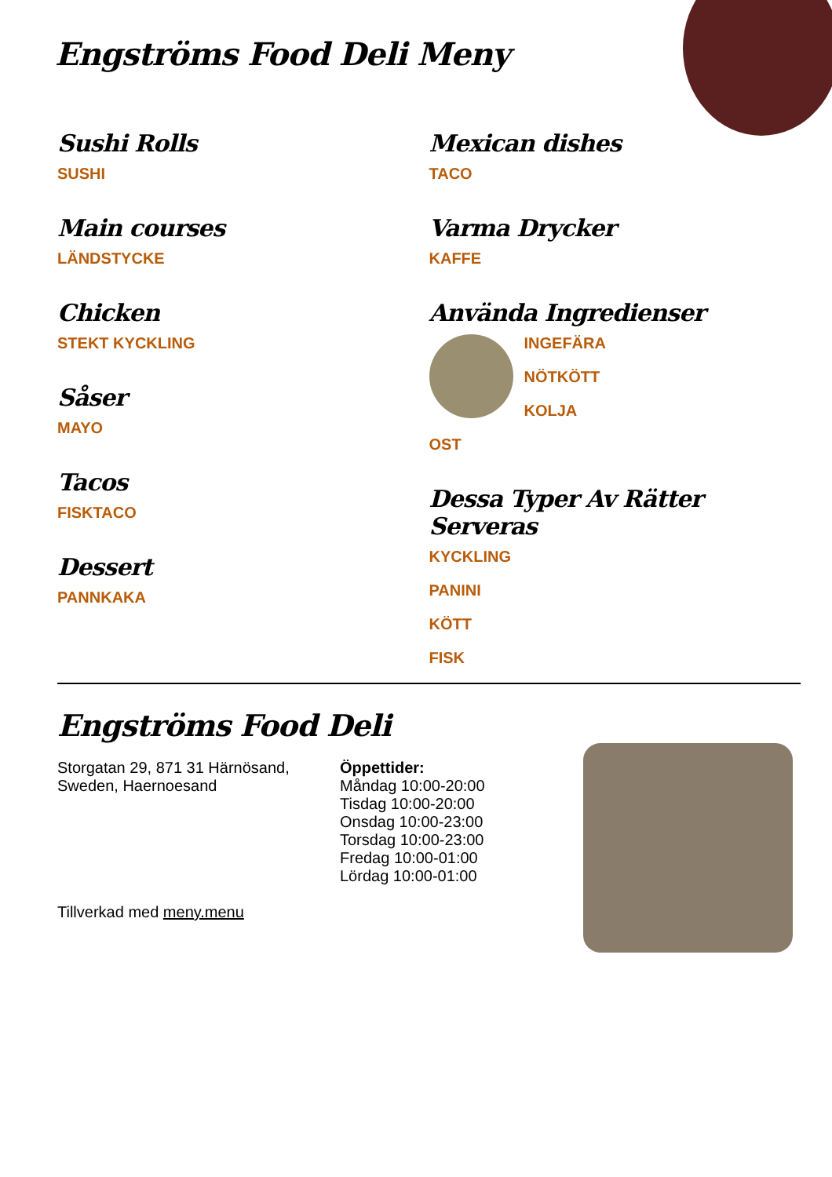Engströms Food Deli Meny
Sushi Rolls
SUSHI
Main courses
LÄNDSTYCKE
Chicken
STEKT KYCKLING
Såser
MAYO
Tacos
FISKTACO
Dessert
PANNKAKA
Mexican dishes
TACO
Varma Drycker
KAFFE
Använda Ingredienser
INGEFÄRA
NÖTKÖTT
KOLJA
OST
Dessa Typer Av Rätter Serveras
KYCKLING
PANINI
KÖTT
FISK
Engströms Food Deli
Storgatan 29, 871 31 Härnösand, Sweden, Haernoesand
Tillverkad med meny.menu
Öppettider:
Måndag 10:00-20:00
Tisdag 10:00-20:00
Onsdag 10:00-23:00
Torsdag 10:00-23:00
Fredag 10:00-01:00
Lördag 10:00-01:00